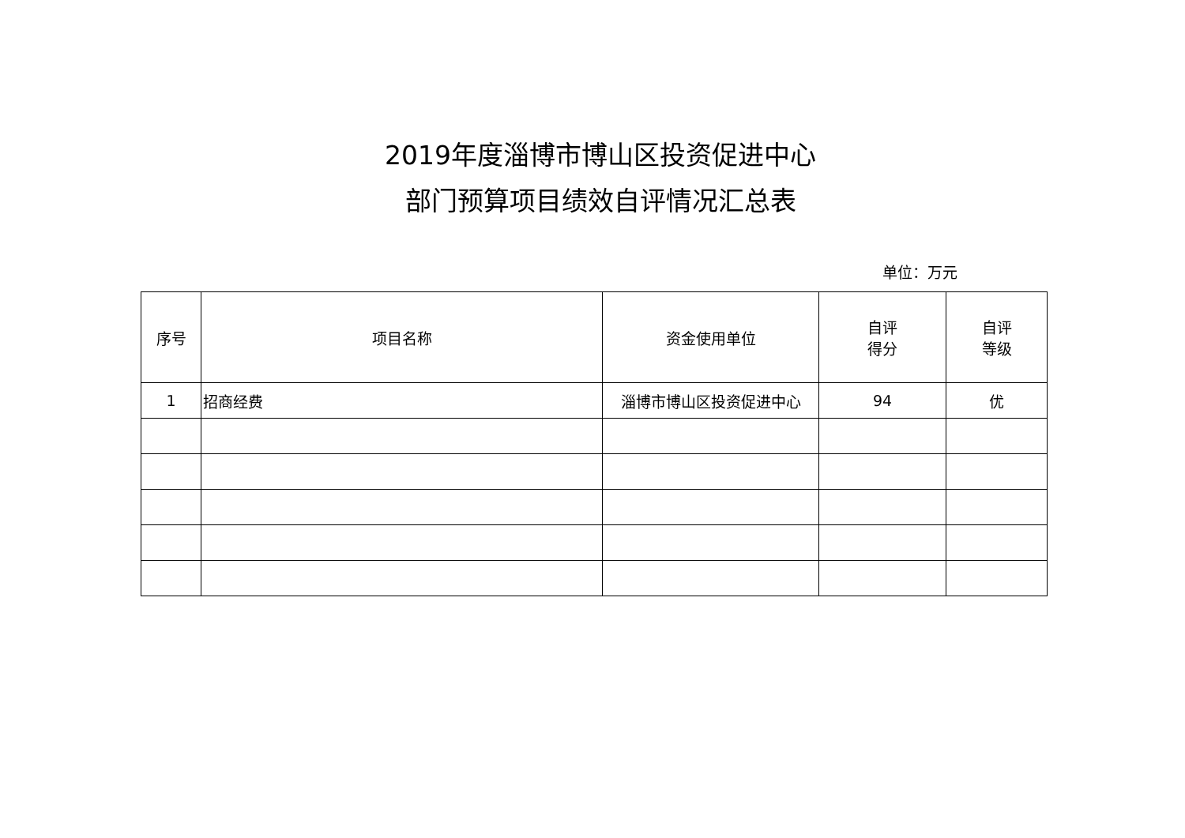2019年度淄博市博山区投资促进中心
部门预算项目绩效自评情况汇总表
单位：万元
| 序号 | 项目名称 | 资金使用单位 | 自评 得分 | 自评 等级 |
| --- | --- | --- | --- | --- |
| 1 | 招商经费 | 淄博市博山区投资促进中心 | 94 | 优 |